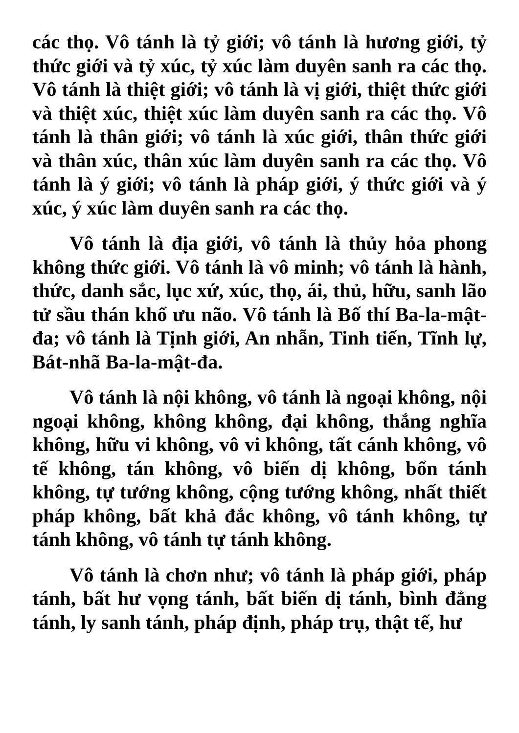các thọ. Vô tánh là tỷ giới; vô tánh là hương giới, tỷ thức giới và tỷ xúc, tỷ xúc làm duyên sanh ra các thọ. Vô tánh là thiệt giới; vô tánh là vị giới, thiệt thức giới và thiệt xúc, thiệt xúc làm duyên sanh ra các thọ. Vô tánh là thân giới; vô tánh là xúc giới, thân thức giới và thân xúc, thân xúc làm duyên sanh ra các thọ. Vô tánh là ý giới; vô tánh là pháp giới, ý thức giới và ý xúc, ý xúc làm duyên sanh ra các thọ.
Vô tánh là địa giới, vô tánh là thủy hỏa phong không thức giới. Vô tánh là vô minh; vô tánh là hành, thức, danh sắc, lục xứ, xúc, thọ, ái, thủ, hữu, sanh lão tử sầu thán khổ ưu não. Vô tánh là Bố thí Ba-la-mật-đa; vô tánh là Tịnh giới, An nhẫn, Tinh tiến, Tĩnh lự, Bát-nhã Ba-la-mật-đa.
Vô tánh là nội không, vô tánh là ngoại không, nội ngoại không, không không, đại không, thắng nghĩa không, hữu vi không, vô vi không, tất cánh không, vô tế không, tán không, vô biến dị không, bổn tánh không, tự tướng không, cộng tướng không, nhất thiết pháp không, bất khả đắc không, vô tánh không, tự tánh không, vô tánh tự tánh không.
Vô tánh là chơn như; vô tánh là pháp giới, pháp tánh, bất hư vọng tánh, bất biến dị tánh, bình đẳng tánh, ly sanh tánh, pháp định, pháp trụ, thật tế, hư